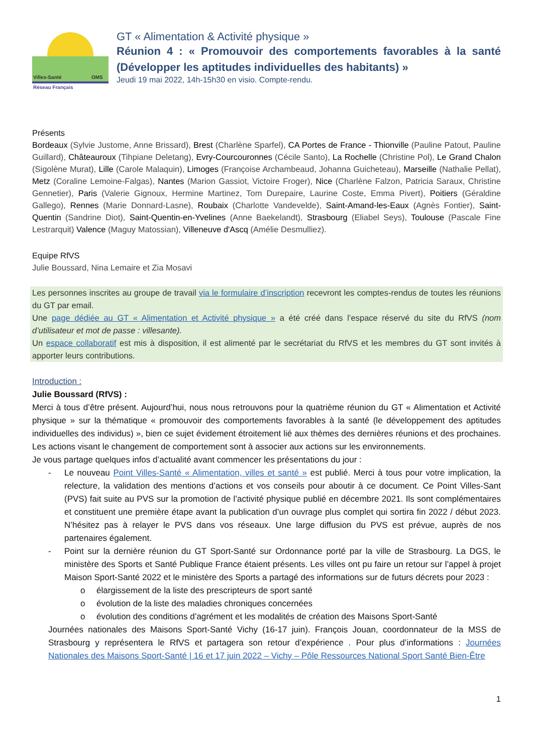Villes-Santé OMS
Réseau Français
GT « Alimentation & Activité physique »
Réunion 4 : « Promouvoir des comportements favorables à la santé (Développer les aptitudes individuelles des habitants) »
Jeudi 19 mai 2022, 14h-15h30 en visio. Compte-rendu.
Présents
Bordeaux (Sylvie Justome, Anne Brissard), Brest (Charlène Sparfel), CA Portes de France - Thionville (Pauline Patout, Pauline Guillard), Châteauroux (Tihpiane Deletang), Evry-Courcouronnes (Cécile Santo), La Rochelle (Christine Pol), Le Grand Chalon (Sigolène Murat), Lille (Carole Malaquin), Limoges (Françoise Archambeaud, Johanna Guicheteau), Marseille (Nathalie Pellat), Metz (Coraline Lemoine-Falgas), Nantes (Marion Gassiot, Victoire Froger), Nice (Charlène Falzon, Patricia Saraux, Christine Gennetier), Paris (Valerie Gignoux, Hermine Martinez, Tom Durepaire, Laurine Coste, Emma Pivert), Poitiers (Géraldine Gallego), Rennes (Marie Donnard-Lasne), Roubaix (Charlotte Vandevelde), Saint-Amand-les-Eaux (Agnès Fontier), Saint-Quentin (Sandrine Diot), Saint-Quentin-en-Yvelines (Anne Baekelandt), Strasbourg (Eliabel Seys), Toulouse (Pascale Fine Lestrarquit) Valence (Maguy Matossian), Villeneuve d'Ascq (Amélie Desmulliez).
Equipe RfVS
Julie Boussard, Nina Lemaire et Zia Mosavi
Les personnes inscrites au groupe de travail via le formulaire d’inscription recevront les comptes-rendus de toutes les réunions du GT par email.
Une page dédiée au GT « Alimentation et Activité physique » a été créé dans l’espace réservé du site du RfVS (nom d’utilisateur et mot de passe : villesante).
Un espace collaboratif est mis à disposition, il est alimenté par le secrétariat du RfVS et les membres du GT sont invités à apporter leurs contributions.
Introduction :
Julie Boussard (RfVS) :
Merci à tous d’être présent. Aujourd’hui, nous nous retrouvons pour la quatrième réunion du GT « Alimentation et Activité physique » sur la thématique « promouvoir des comportements favorables à la santé (le développement des aptitudes individuelles des individus) », bien ce sujet évidement étroitement lié aux thèmes des dernières réunions et des prochaines. Les actions visant le changement de comportement sont à associer aux actions sur les environnements.
Je vous partage quelques infos d’actualité avant commencer les présentations du jour :
- Le nouveau Point Villes-Santé « Alimentation, villes et santé » est publié. Merci à tous pour votre implication, la relecture, la validation des mentions d’actions et vos conseils pour aboutir à ce document. Ce Point Villes-Sant (PVS) fait suite au PVS sur la promotion de l’activité physique publié en décembre 2021. Ils sont complémentaires et constituent une première étape avant la publication d’un ouvrage plus complet qui sortira fin 2022 / début 2023. N’hésitez pas à relayer le PVS dans vos réseaux. Une large diffusion du PVS est prévue, auprès de nos partenaires également.
- Point sur la dernière réunion du GT Sport-Santé sur Ordonnance porté par la ville de Strasbourg. La DGS, le ministère des Sports et Santé Publique France étaient présents. Les villes ont pu faire un retour sur l’appel à projet Maison Sport-Santé 2022 et le ministère des Sports a partagé des informations sur de futurs décrets pour 2023 :
o élargissement de la liste des prescripteurs de sport santé
o évolution de la liste des maladies chroniques concernées
o évolution des conditions d’agrément et les modalités de création des Maisons Sport-Santé
Journées nationales des Maisons Sport-Santé Vichy (16-17 juin). François Jouan, coordonnateur de la MSS de Strasbourg y représentera le RfVS et partagera son retour d’expérience . Pour plus d’informations : Journées Nationales des Maisons Sport-Santé | 16 et 17 juin 2022 – Vichy – Pôle Ressources National Sport Santé Bien-Être
1